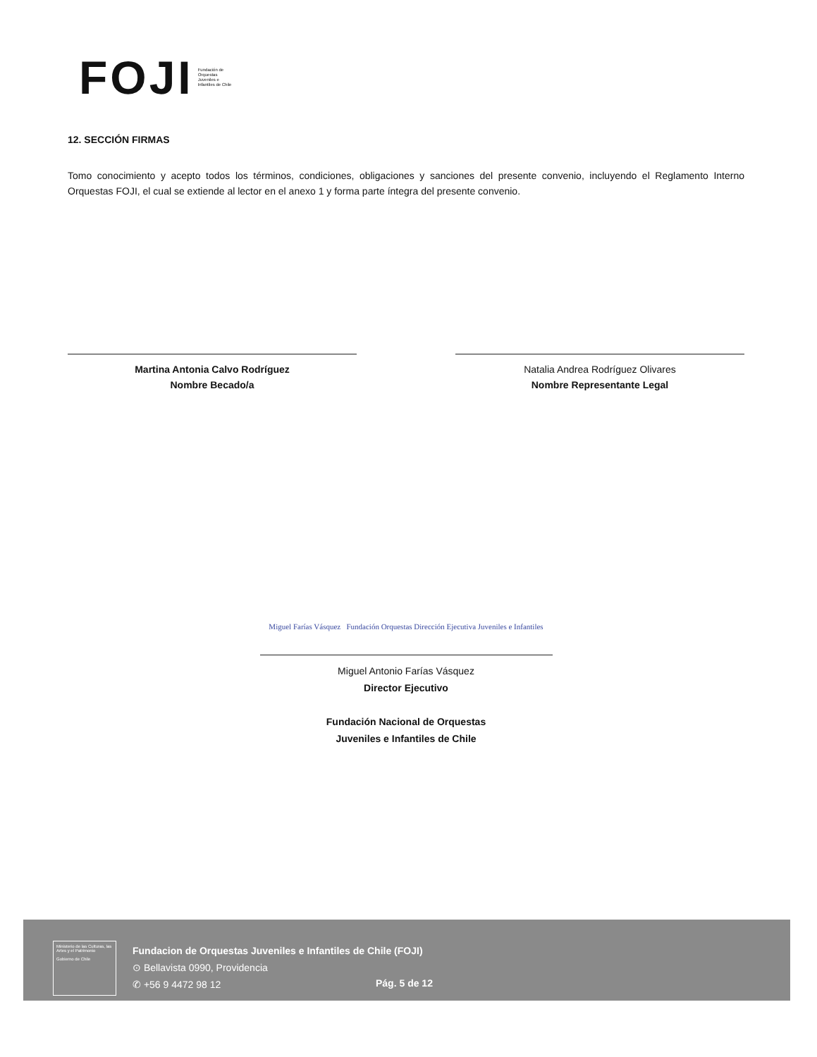FOJI Fundación de Orquestas Juveniles e Infantiles de Chile
12. SECCIÓN FIRMAS
Tomo conocimiento y acepto todos los términos, condiciones, obligaciones y sanciones del presente convenio, incluyendo el Reglamento Interno Orquestas FOJI, el cual se extiende al lector en el anexo 1 y forma parte íntegra del presente convenio.
Martina Antonia Calvo Rodríguez
Nombre Becado/a
Natalia Andrea Rodríguez Olivares
Nombre Representante Legal
Miguel Farías Vásquez Fundación Orquestas Dirección Ejecutiva Juveniles e Infantiles
Miguel Antonio Farías Vásquez
Director Ejecutivo
Fundación Nacional de Orquestas
Juveniles e Infantiles de Chile
Ministerio de las Culturas, las Artes y el Patrimonio
Gobierno de Chile
Fundacion de Orquestas Juveniles e Infantiles de Chile (FOJI)
⊙ Bellavista 0990, Providencia
✆ +56 9 4472 98 12
Pág. 5 de 12